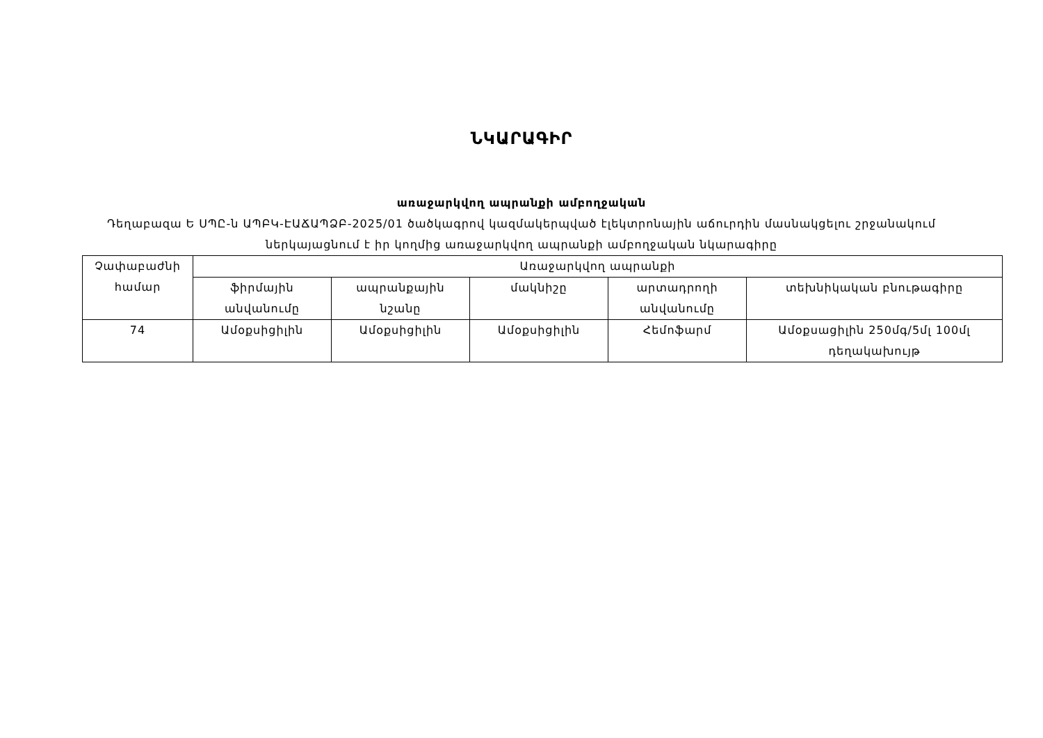ՆԿԱՐԱԳԻՐ
առաջարկվող ապրանքի ամբողջական
Դեղաբազա Ե ՍՊԸ-ն ԱՊԲԿ-ԷԱՃԱՊՁԲ-2025/01 ծածկագրով կազմակերպված էլեկտրոնային աճուրդին մասնակցելու շրջանակում ներկայացնում է իր կողմից առաջարկվող ապրանքի ամբողջական նկարագիրը
| Չափաբաժնի համար | Առաջարկվող ապրանքի | | | | |
| --- | --- | --- | --- | --- | --- |
| | ֆիրմային անվանումը | ապրանքային նշանը | մակնիշը | արտադրողի անվանումը | տեխնիկական բնութագիրը |
| 74 | Ամօքսիցիլին | Ամօքսիցիլին | Ամօքսիցիլին | Հեմոֆարմ | Ամօքսացիլին 250մգ/5մլ 100մլ դեղակախույթ |